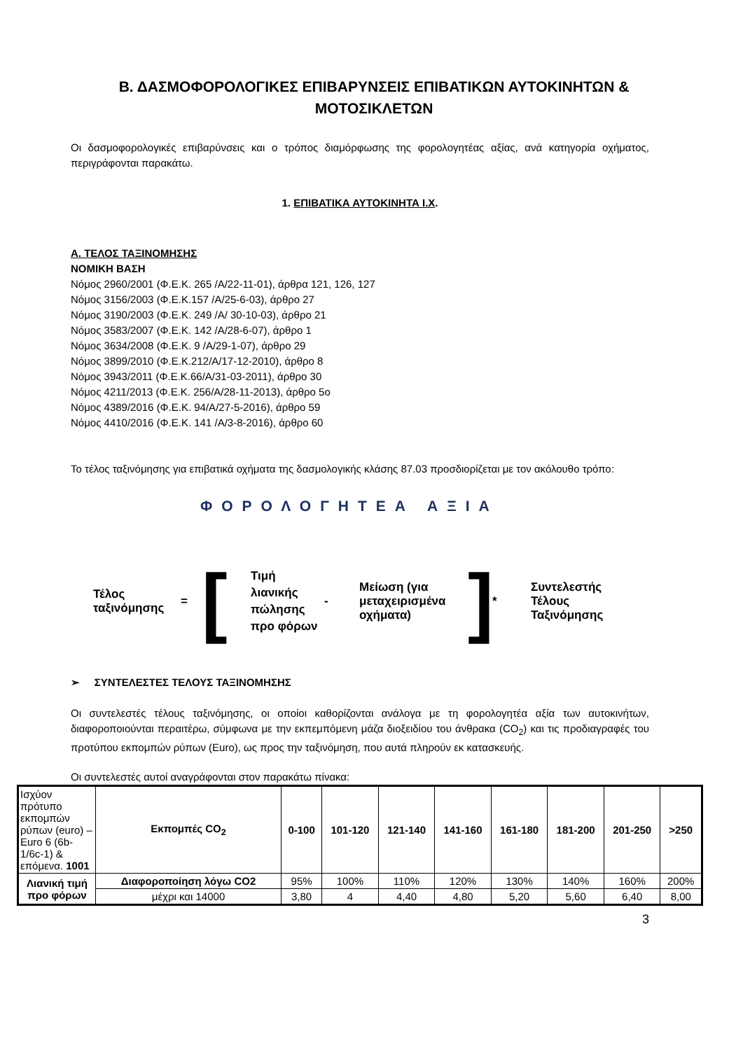Β. ΔΑΣΜΟΦΟΡΟΛΟΓΙΚΕΣ ΕΠΙΒΑΡΥΝΣΕΙΣ ΕΠΙΒΑΤΙΚΩΝ ΑΥΤΟΚΙΝΗΤΩΝ & ΜΟΤΟΣΙΚΛΕΤΩΝ
Οι δασμοφορολογικές επιβαρύνσεις και ο τρόπος διαμόρφωσης της φορολογητέας αξίας, ανά κατηγορία οχήματος, περιγράφονται παρακάτω.
1. ΕΠΙΒΑΤΙΚΑ ΑΥΤΟΚΙΝΗΤΑ Ι.Χ.
Α. ΤΕΛΟΣ ΤΑΞΙΝΟΜΗΣΗΣ
ΝΟΜΙΚΗ ΒΑΣΗ
Νόμος 2960/2001 (Φ.Ε.Κ. 265 /Α/22-11-01), άρθρα 121, 126, 127
Νόμος 3156/2003 (Φ.Ε.Κ.157 /Α/25-6-03), άρθρο 27
Νόμος 3190/2003 (Φ.Ε.Κ. 249 /Α/ 30-10-03), άρθρο 21
Νόμος 3583/2007 (Φ.Ε.Κ. 142 /Α/28-6-07), άρθρο 1
Νόμος 3634/2008 (Φ.Ε.Κ. 9 /Α/29-1-07), άρθρο 29
Νόμος 3899/2010 (Φ.Ε.Κ.212/Α/17-12-2010), άρθρο 8
Νόμος 3943/2011 (Φ.Ε.Κ.66/Α/31-03-2011), άρθρο 30
Νόμος 4211/2013 (Φ.Ε.Κ. 256/Α/28-11-2013), άρθρο 5ο
Νόμος 4389/2016 (Φ.Ε.Κ. 94/Α/27-5-2016), άρθρο 59
Νόμος 4410/2016 (Φ.Ε.Κ. 141 /Α/3-8-2016), άρθρο 60
Το τέλος ταξινόμησης για επιβατικά οχήματα της δασμολογικής κλάσης 87.03 προσδιορίζεται με τον ακόλουθο τρόπο:
ΦΟΡΟΛΟΓΗΤΕΑ ΑΞΙΑ
Τέλος ταξινόμησης
=
[
Τιμή λιανικής πώλησης προ φόρων
-
Μείωση (για μεταχειρισμένα οχήματα)
]
*
Συντελεστής Τέλους Ταξινόμησης
➢ ΣΥΝΤΕΛΕΣΤΕΣ ΤΕΛΟΥΣ ΤΑΞΙΝΟΜΗΣΗΣ
Οι συντελεστές τέλους ταξινόμησης, οι οποίοι καθορίζονται ανάλογα με τη φορολογητέα αξία των αυτοκινήτων, διαφοροποιούνται περαιτέρω, σύμφωνα με την εκπεμπόμενη μάζα διοξειδίου του άνθρακα (CO<sub>2</sub>) και τις προδιαγραφές του προτύπου εκπομπών ρύπων (Euro), ως προς την ταξινόμηση, που αυτά πληρούν εκ κατασκευής.
Οι συντελεστές αυτοί αναγράφονται στον παρακάτω πίνακα:
| Ισχύον πρότυπο εκπομπών ρύπων (euro) – Euro 6 (6b-1/6c-1) & επόμενα. 1001 | Εκπομπές CO<sub>2</sub> | 0-100 | 101-120 | 121-140 | 141-160 | 161-180 | 181-200 | 201-250 | >250 |
| Λιανική τιμή προ φόρων | Διαφοροποίηση λόγω CO2 | 95% | 100% | 110% | 120% | 130% | 140% | 160% | 200% |
| | μέχρι και 14000 | 3,80 | 4 | 4,40 | 4,80 | 5,20 | 5,60 | 6,40 | 8,00 |
3